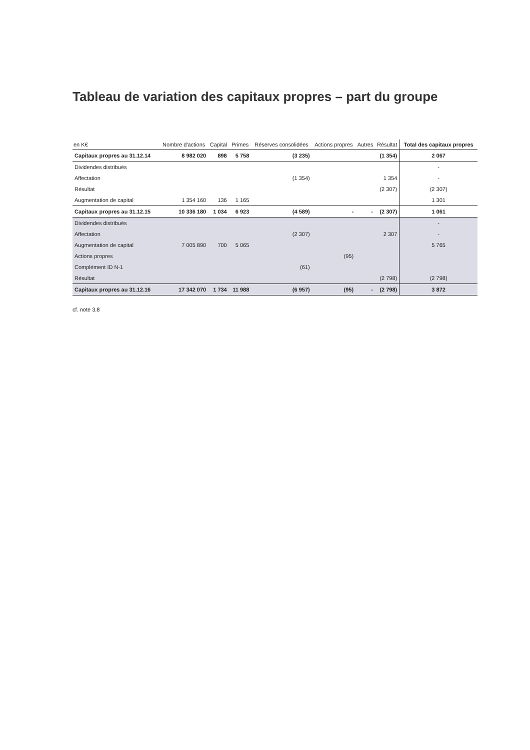Tableau de variation des capitaux propres – part du groupe
| en K€ | Nombre d'actions | Capital | Primes | Réserves consolidées | Actions propres | Autres | Résultat | Total des capitaux propres |
| --- | --- | --- | --- | --- | --- | --- | --- | --- |
| Capitaux propres au 31.12.14 | 8 982 020 | 898 | 5 758 | (3 235) | | | (1 354) | 2 067 |
| Dividendes distribués | | | | | | | | - |
| Affectation | | | | (1 354) | | | 1 354 | - |
| Résultat | | | | | | | (2 307) | (2 307) |
| Augmentation de capital | 1 354 160 | 136 | 1 165 | | | | | 1 301 |
| Capitaux propres au 31.12.15 | 10 336 180 | 1 034 | 6 923 | (4 589) | - | - | (2 307) | 1 061 |
| Dividendes distribués | | | | | | | | - |
| Affectation | | | | (2 307) | | | 2 307 | - |
| Augmentation de capital | 7 005 890 | 700 | 5 065 | | | | | 5 765 |
| Actions propres | | | | | (95) | | | |
| Complément ID N-1 | | | | (61) | | | | |
| Résultat | | | | | | | (2 798) | (2 798) |
| Capitaux propres au 31.12.16 | 17 342 070 | 1 734 | 11 988 | (6 957) | (95) | - | (2 798) | 3 872 |
cf. note 3.8